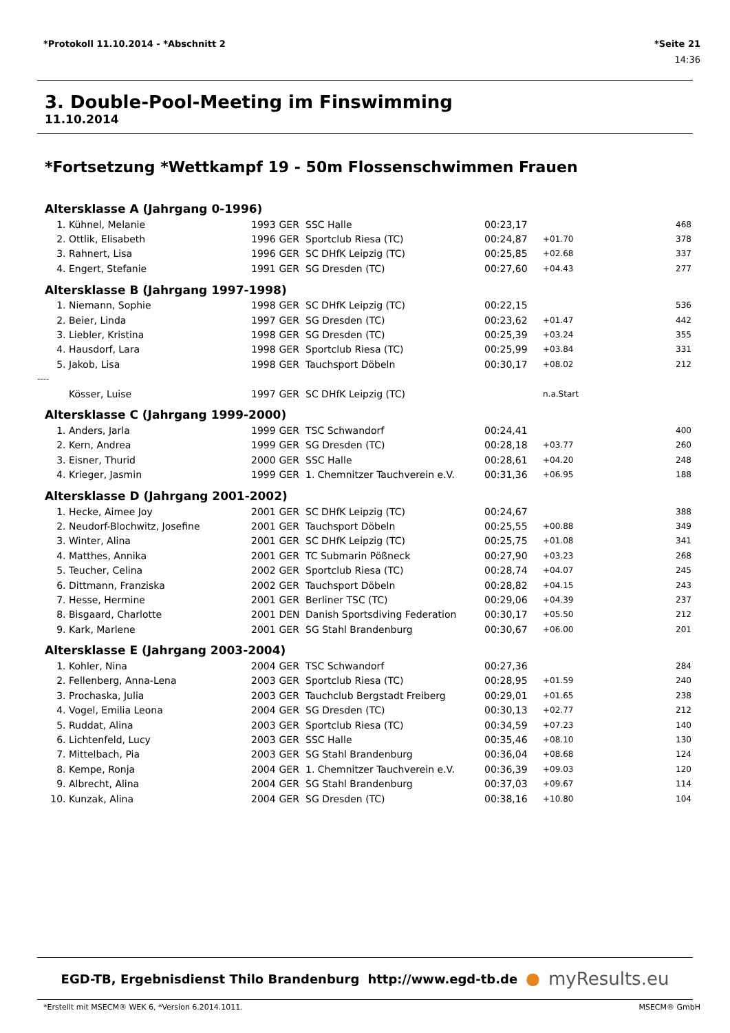*Protokoll 11.10.2014 - *Abschnitt 2 *Seite 21
14:36
3. Double-Pool-Meeting im Finswimming
11.10.2014
*Fortsetzung *Wettkampf 19 - 50m Flossenschwimmen Frauen
| Altersklasse A (Jahrgang 0-1996) | | | | | | | |
| 1. | Kühnel, Melanie | 1993 | GER | SSC Halle | 00:23,17 | | 468 |
| 2. | Ottlik, Elisabeth | 1996 | GER | Sportclub Riesa (TC) | 00:24,87 | +01.70 | 378 |
| 3. | Rahnert, Lisa | 1996 | GER | SC DHfK Leipzig (TC) | 00:25,85 | +02.68 | 337 |
| 4. | Engert, Stefanie | 1991 | GER | SG Dresden (TC) | 00:27,60 | +04.43 | 277 |
| Altersklasse B (Jahrgang 1997-1998) | | | | | | | |
| 1. | Niemann, Sophie | 1998 | GER | SC DHfK Leipzig (TC) | 00:22,15 | | 536 |
| 2. | Beier, Linda | 1997 | GER | SG Dresden (TC) | 00:23,62 | +01.47 | 442 |
| 3. | Liebler, Kristina | 1998 | GER | SG Dresden (TC) | 00:25,39 | +03.24 | 355 |
| 4. | Hausdorf, Lara | 1998 | GER | Sportclub Riesa (TC) | 00:25,99 | +03.84 | 331 |
| 5. | Jakob, Lisa | 1998 | GER | Tauchsport Döbeln | 00:30,17 | +08.02 | 212 |
| ---- | | | | | | | |
| | Kösser, Luise | 1997 | GER | SC DHfK Leipzig (TC) | | n.a.Start | |
| Altersklasse C (Jahrgang 1999-2000) | | | | | | | |
| 1. | Anders, Jarla | 1999 | GER | TSC Schwandorf | 00:24,41 | | 400 |
| 2. | Kern, Andrea | 1999 | GER | SG Dresden (TC) | 00:28,18 | +03.77 | 260 |
| 3. | Eisner, Thurid | 2000 | GER | SSC Halle | 00:28,61 | +04.20 | 248 |
| 4. | Krieger, Jasmin | 1999 | GER | 1. Chemnitzer Tauchverein e.V. | 00:31,36 | +06.95 | 188 |
| Altersklasse D (Jahrgang 2001-2002) | | | | | | | |
| 1. | Hecke, Aimee Joy | 2001 | GER | SC DHfK Leipzig (TC) | 00:24,67 | | 388 |
| 2. | Neudorf-Blochwitz, Josefine | 2001 | GER | Tauchsport Döbeln | 00:25,55 | +00.88 | 349 |
| 3. | Winter, Alina | 2001 | GER | SC DHfK Leipzig (TC) | 00:25,75 | +01.08 | 341 |
| 4. | Matthes, Annika | 2001 | GER | TC Submarin Pößneck | 00:27,90 | +03.23 | 268 |
| 5. | Teucher, Celina | 2002 | GER | Sportclub Riesa (TC) | 00:28,74 | +04.07 | 245 |
| 6. | Dittmann, Franziska | 2002 | GER | Tauchsport Döbeln | 00:28,82 | +04.15 | 243 |
| 7. | Hesse, Hermine | 2001 | GER | Berliner TSC (TC) | 00:29,06 | +04.39 | 237 |
| 8. | Bisgaard, Charlotte | 2001 | DEN | Danish Sportsdiving Federation | 00:30,17 | +05.50 | 212 |
| 9. | Kark, Marlene | 2001 | GER | SG Stahl Brandenburg | 00:30,67 | +06.00 | 201 |
| Altersklasse E (Jahrgang 2003-2004) | | | | | | | |
| 1. | Kohler, Nina | 2004 | GER | TSC Schwandorf | 00:27,36 | | 284 |
| 2. | Fellenberg, Anna-Lena | 2003 | GER | Sportclub Riesa (TC) | 00:28,95 | +01.59 | 240 |
| 3. | Prochaska, Julia | 2003 | GER | Tauchclub Bergstadt Freiberg | 00:29,01 | +01.65 | 238 |
| 4. | Vogel, Emilia Leona | 2004 | GER | SG Dresden (TC) | 00:30,13 | +02.77 | 212 |
| 5. | Ruddat, Alina | 2003 | GER | Sportclub Riesa (TC) | 00:34,59 | +07.23 | 140 |
| 6. | Lichtenfeld, Lucy | 2003 | GER | SSC Halle | 00:35,46 | +08.10 | 130 |
| 7. | Mittelbach, Pia | 2003 | GER | SG Stahl Brandenburg | 00:36,04 | +08.68 | 124 |
| 8. | Kempe, Ronja | 2004 | GER | 1. Chemnitzer Tauchverein e.V. | 00:36,39 | +09.03 | 120 |
| 9. | Albrecht, Alina | 2004 | GER | SG Stahl Brandenburg | 00:37,03 | +09.67 | 114 |
| 10. | Kunzak, Alina | 2004 | GER | SG Dresden (TC) | 00:38,16 | +10.80 | 104 |
EGD-TB, Ergebnisdienst Thilo Brandenburg http://www.egd-tb.de ● myResults.eu
*Erstellt mit MSECM® WEK 6, *Version 6.2014.1011. MSECM® GmbH